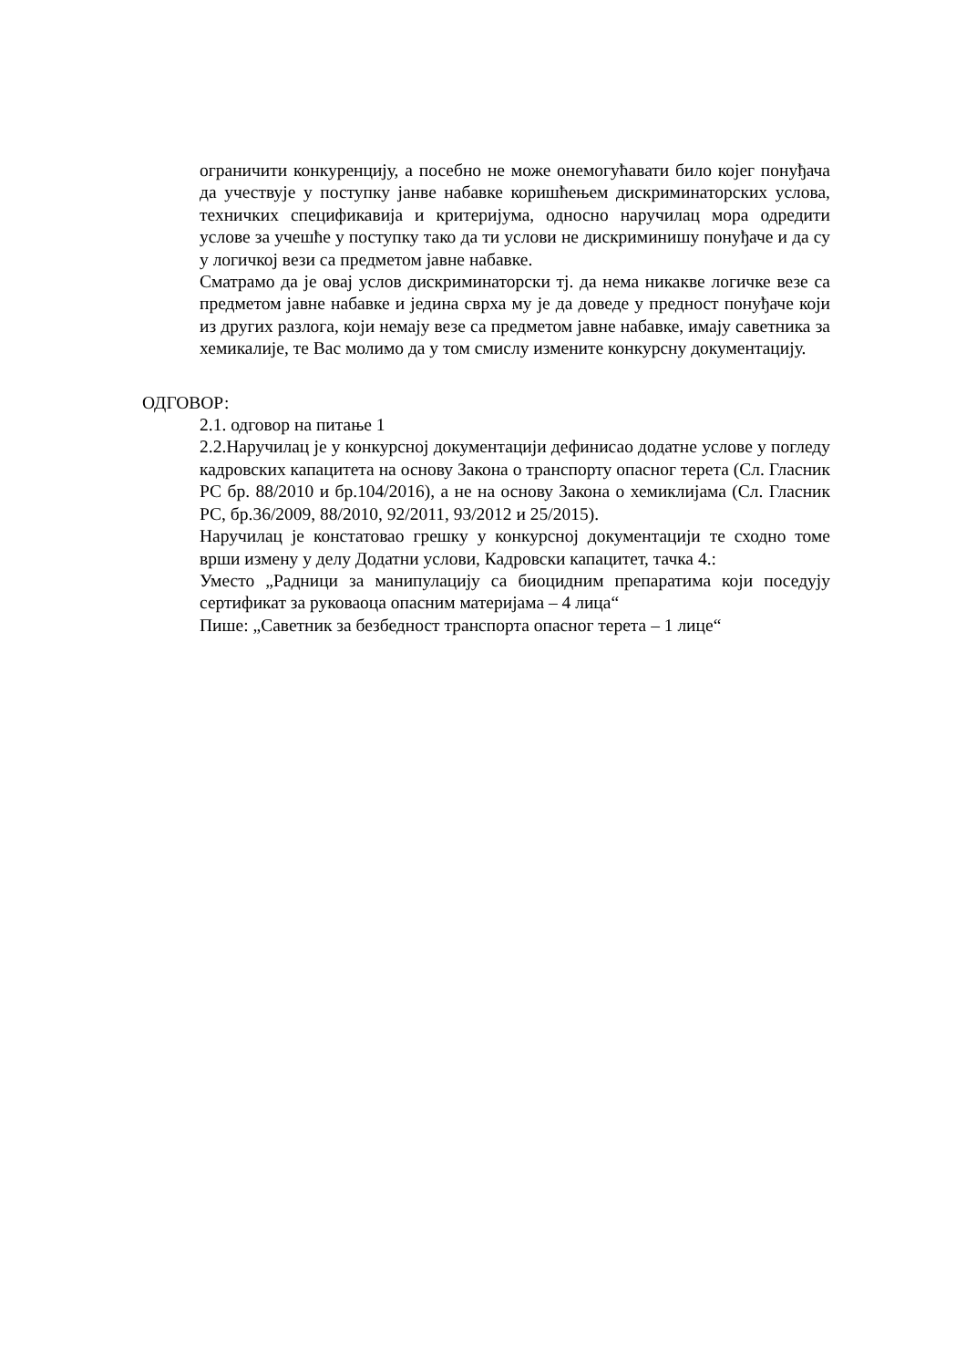ограничити конкуренцију, а посебно не може онемогућавати било којег понуђача да учествује у поступку јанве набавке коришћењем дискриминаторских услова, техничких спецификавија и критеријума, односно наручилац мора одредити услове за учешће у поступку тако да ти услови не дискриминишу понуђаче и да су у логичкој вези са предметом јавне набавке.
Сматрамо да је овај услов дискриминаторски тј. да нема никакве логичке везе са предметом јавне набавке и једина сврха му је да доведе у предност понуђаче који из других разлога, који немају везе са предметом јавне набавке, имају саветника за хемикалије, те Вас молимо да у том смислу измените конкурсну документацију.
ОДГОВОР:
2.1. одговор на питање 1
2.2.Наручилац је у конкурсној документацији дефинисао додатне услове у погледу кадровских капацитета на основу Закона о транспорту опасног терета (Сл. Гласник РС бр. 88/2010 и бр.104/2016), а не на основу Закона о хемиклијама (Сл. Гласник РС, бр.36/2009, 88/2010, 92/2011, 93/2012 и 25/2015).
Наручилац је констатовао грешку у конкурсној документацији те сходно томе врши измену у делу Додатни услови, Кадровски капацитет, тачка 4.:
Уместо „Радници за манипулацију са биоцидним препаратима који поседују сертификат за руковаоца опасним материјама – 4 лица“
Пише: „Саветник за безбедност транспорта опасног терета – 1 лице“